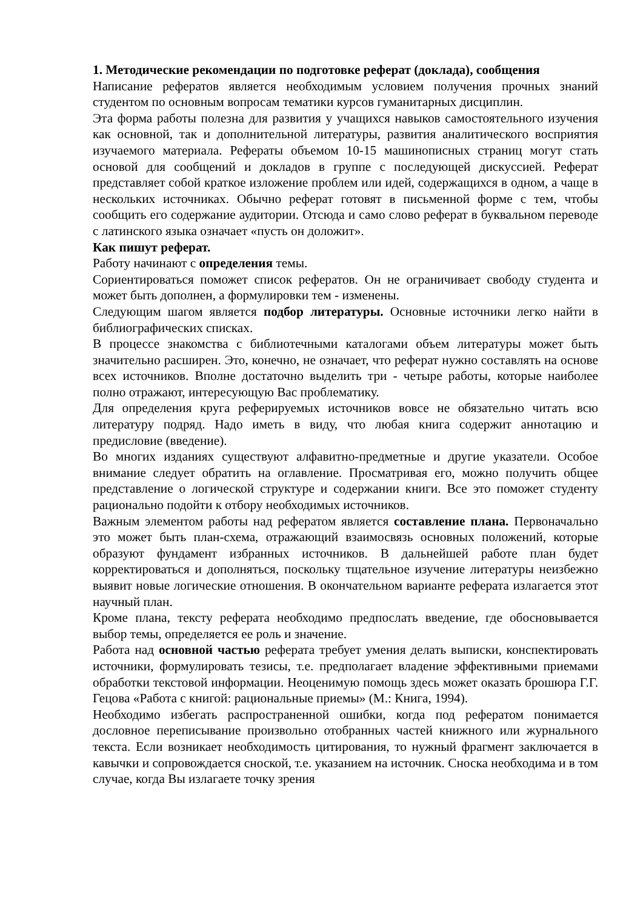1. Методические рекомендации по подготовке реферат (доклада), сообщения
Написание рефератов является необходимым условием получения прочных знаний студентом по основным вопросам тематики курсов гуманитарных дисциплин.
Эта форма работы полезна для развития у учащихся навыков самостоятельного изучения как основной, так и дополнительной литературы, развития аналитического восприятия изучаемого материала. Рефераты объемом 10-15 машинописных страниц могут стать основой для сообщений и докладов в группе с последующей дискуссией. Реферат представляет собой краткое изложение проблем или идей, содержащихся в одном, а чаще в нескольких источниках. Обычно реферат готовят в письменной форме с тем, чтобы сообщить его содержание аудитории. Отсюда и само слово реферат в буквальном переводе с латинского языка означает «пусть он доложит».
Как пишут реферат.
Работу начинают с определения темы.
Сориентироваться поможет список рефератов. Он не ограничивает свободу студента и может быть дополнен, а формулировки тем - изменены.
Следующим шагом является подбор литературы. Основные источники легко найти в библиографических списках.
В процессе знакомства с библиотечными каталогами объем литературы может быть значительно расширен. Это, конечно, не означает, что реферат нужно составлять на основе всех источников. Вполне достаточно выделить три - четыре работы, которые наиболее полно отражают, интересующую Вас проблематику.
Для определения круга реферируемых источников вовсе не обязательно читать всю литературу подряд. Надо иметь в виду, что любая книга содержит аннотацию и предисловие (введение).
Во многих изданиях существуют алфавитно-предметные и другие указатели. Особое внимание следует обратить на оглавление. Просматривая его, можно получить общее представление о логической структуре и содержании книги. Все это поможет студенту рационально подойти к отбору необходимых источников.
Важным элементом работы над рефератом является составление плана. Первоначально это может быть план-схема, отражающий взаимосвязь основных положений, которые образуют фундамент избранных источников. В дальнейшей работе план будет корректироваться и дополняться, поскольку тщательное изучение литературы неизбежно выявит новые логические отношения. В окончательном варианте реферата излагается этот научный план.
Кроме плана, тексту реферата необходимо предпослать введение, где обосновывается выбор темы, определяется ее роль и значение.
Работа над основной частью реферата требует умения делать выписки, конспектировать источники, формулировать тезисы, т.е. предполагает владение эффективными приемами обработки текстовой информации. Неоценимую помощь здесь может оказать брошюра Г.Г. Гецова «Работа с книгой: рациональные приемы» (М.: Книга, 1994).
Необходимо избегать распространенной ошибки, когда под рефератом понимается дословное переписывание произвольно отобранных частей книжного или журнального текста. Если возникает необходимость цитирования, то нужный фрагмент заключается в кавычки и сопровождается сноской, т.е. указанием на источник. Сноска необходима и в том случае, когда Вы излагаете точку зрения